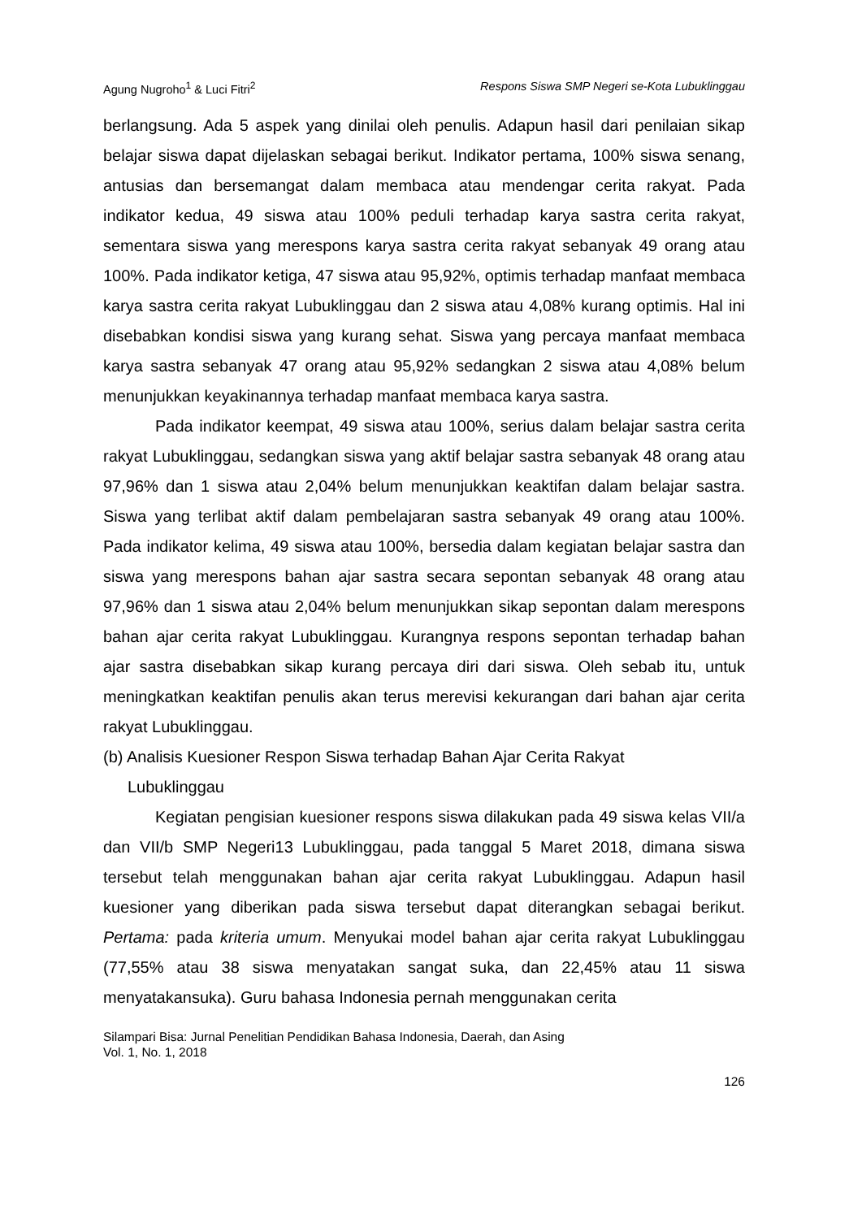Agung Nugroho<sup>1</sup> & Luci Fitri<sup>2</sup> Respons Siswa SMP Negeri se-Kota Lubuklinggau
berlangsung. Ada 5 aspek yang dinilai oleh penulis. Adapun hasil dari penilaian sikap belajar siswa dapat dijelaskan sebagai berikut. Indikator pertama, 100% siswa senang, antusias dan bersemangat dalam membaca atau mendengar cerita rakyat. Pada indikator kedua, 49 siswa atau 100% peduli terhadap karya sastra cerita rakyat, sementara siswa yang merespons karya sastra cerita rakyat sebanyak 49 orang atau 100%. Pada indikator ketiga, 47 siswa atau 95,92%, optimis terhadap manfaat membaca karya sastra cerita rakyat Lubuklinggau dan 2 siswa atau 4,08% kurang optimis. Hal ini disebabkan kondisi siswa yang kurang sehat. Siswa yang percaya manfaat membaca karya sastra sebanyak 47 orang atau 95,92% sedangkan 2 siswa atau 4,08% belum menunjukkan keyakinannya terhadap manfaat membaca karya sastra.
Pada indikator keempat, 49 siswa atau 100%, serius dalam belajar sastra cerita rakyat Lubuklinggau, sedangkan siswa yang aktif belajar sastra sebanyak 48 orang atau 97,96% dan 1 siswa atau 2,04% belum menunjukkan keaktifan dalam belajar sastra. Siswa yang terlibat aktif dalam pembelajaran sastra sebanyak 49 orang atau 100%. Pada indikator kelima, 49 siswa atau 100%, bersedia dalam kegiatan belajar sastra dan siswa yang merespons bahan ajar sastra secara sepontan sebanyak 48 orang atau 97,96% dan 1 siswa atau 2,04% belum menunjukkan sikap sepontan dalam merespons bahan ajar cerita rakyat Lubuklinggau. Kurangnya respons sepontan terhadap bahan ajar sastra disebabkan sikap kurang percaya diri dari siswa. Oleh sebab itu, untuk meningkatkan keaktifan penulis akan terus merevisi kekurangan dari bahan ajar cerita rakyat Lubuklinggau.
(b) Analisis Kuesioner Respon Siswa terhadap Bahan Ajar Cerita Rakyat
Lubuklinggau
Kegiatan pengisian kuesioner respons siswa dilakukan pada 49 siswa kelas VII/a dan VII/b SMP Negeri13 Lubuklinggau, pada tanggal 5 Maret 2018, dimana siswa tersebut telah menggunakan bahan ajar cerita rakyat Lubuklinggau. Adapun hasil kuesioner yang diberikan pada siswa tersebut dapat diterangkan sebagai berikut. Pertama: pada kriteria umum. Menyukai model bahan ajar cerita rakyat Lubuklinggau (77,55% atau 38 siswa menyatakan sangat suka, dan 22,45% atau 11 siswa menyatakansuka). Guru bahasa Indonesia pernah menggunakan cerita
Silampari Bisa: Jurnal Penelitian Pendidikan Bahasa Indonesia, Daerah, dan Asing
Vol. 1, No. 1, 2018
126